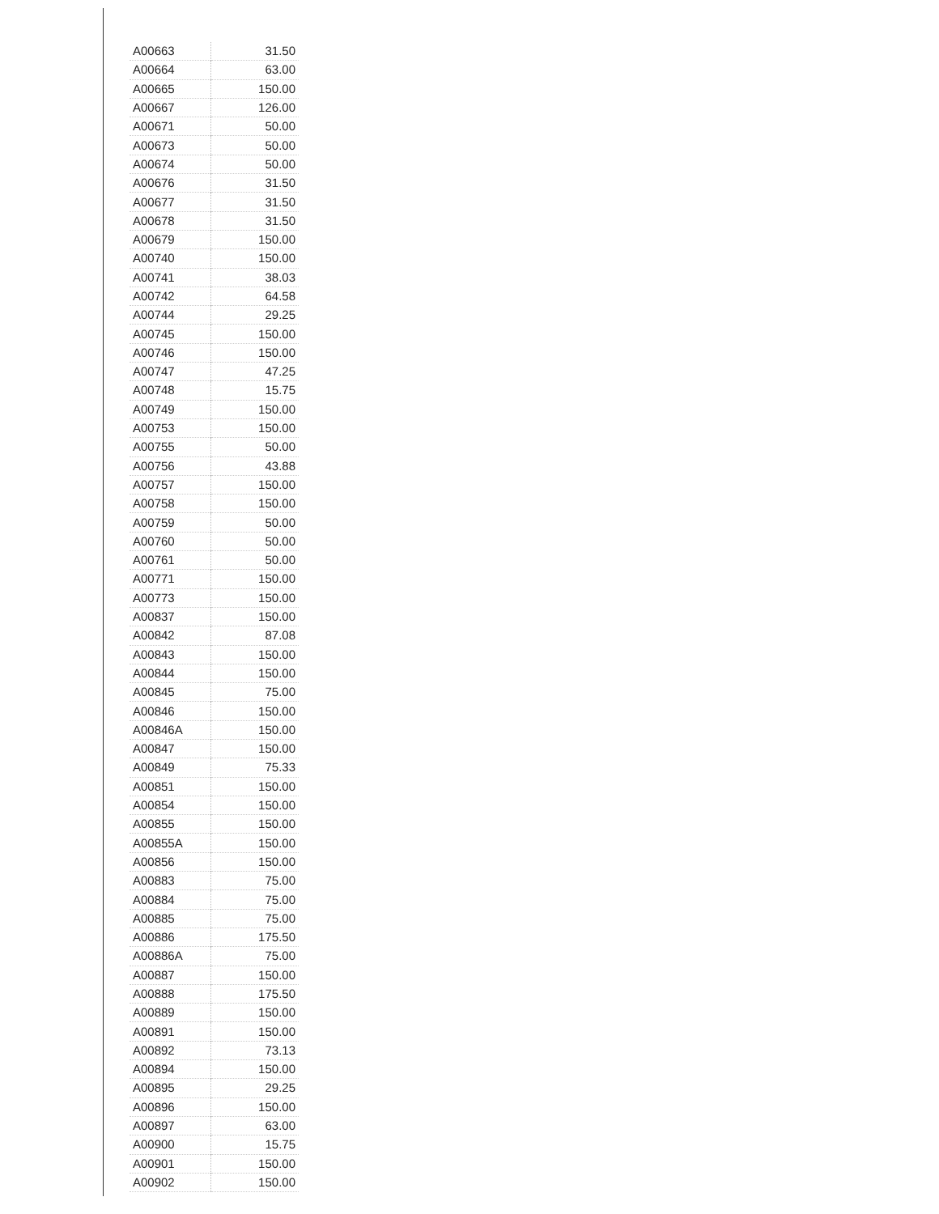| A00663 | 31.50 |
| A00664 | 63.00 |
| A00665 | 150.00 |
| A00667 | 126.00 |
| A00671 | 50.00 |
| A00673 | 50.00 |
| A00674 | 50.00 |
| A00676 | 31.50 |
| A00677 | 31.50 |
| A00678 | 31.50 |
| A00679 | 150.00 |
| A00740 | 150.00 |
| A00741 | 38.03 |
| A00742 | 64.58 |
| A00744 | 29.25 |
| A00745 | 150.00 |
| A00746 | 150.00 |
| A00747 | 47.25 |
| A00748 | 15.75 |
| A00749 | 150.00 |
| A00753 | 150.00 |
| A00755 | 50.00 |
| A00756 | 43.88 |
| A00757 | 150.00 |
| A00758 | 150.00 |
| A00759 | 50.00 |
| A00760 | 50.00 |
| A00761 | 50.00 |
| A00771 | 150.00 |
| A00773 | 150.00 |
| A00837 | 150.00 |
| A00842 | 87.08 |
| A00843 | 150.00 |
| A00844 | 150.00 |
| A00845 | 75.00 |
| A00846 | 150.00 |
| A00846A | 150.00 |
| A00847 | 150.00 |
| A00849 | 75.33 |
| A00851 | 150.00 |
| A00854 | 150.00 |
| A00855 | 150.00 |
| A00855A | 150.00 |
| A00856 | 150.00 |
| A00883 | 75.00 |
| A00884 | 75.00 |
| A00885 | 75.00 |
| A00886 | 175.50 |
| A00886A | 75.00 |
| A00887 | 150.00 |
| A00888 | 175.50 |
| A00889 | 150.00 |
| A00891 | 150.00 |
| A00892 | 73.13 |
| A00894 | 150.00 |
| A00895 | 29.25 |
| A00896 | 150.00 |
| A00897 | 63.00 |
| A00900 | 15.75 |
| A00901 | 150.00 |
| A00902 | 150.00 |